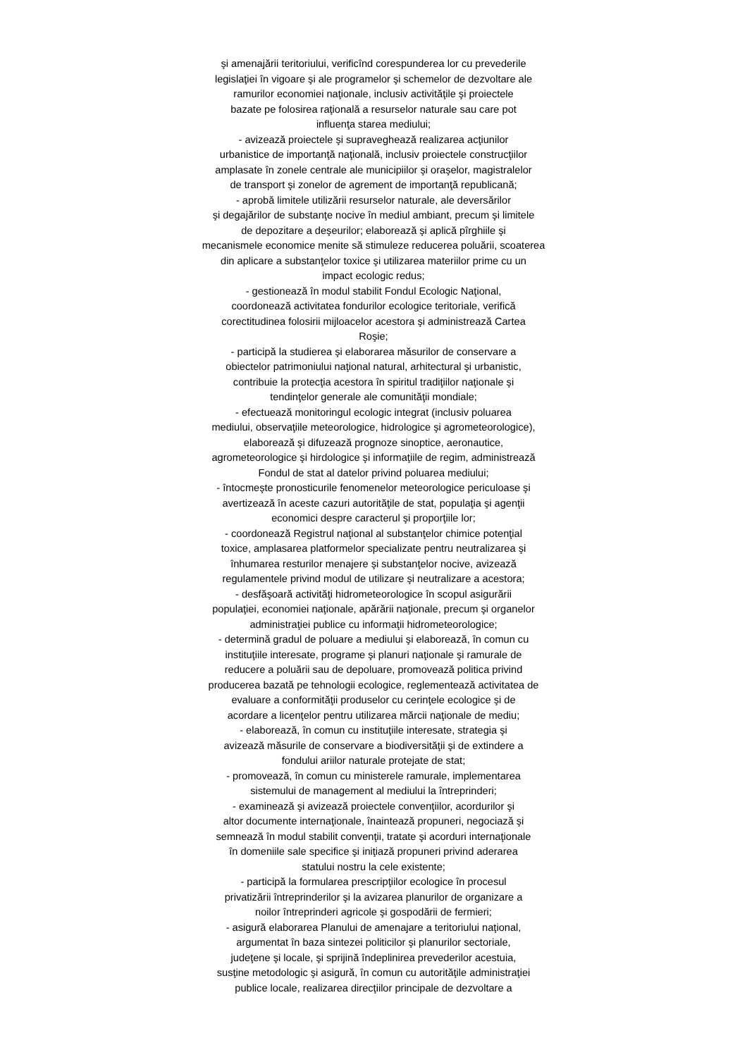şi amenajării teritoriului, verificînd corespunderea lor cu prevederile
legislaţiei în vigoare şi ale programelor şi schemelor de dezvoltare ale
ramurilor economiei naţionale, inclusiv activităţile şi proiectele
bazate pe folosirea raţională a resurselor naturale sau care pot
influenţa starea mediului;
- avizează proiectele şi supraveghează realizarea acţiunilor
urbanistice de importanţă naţională, inclusiv proiectele construcţiilor
amplasate în zonele centrale ale municipiilor şi oraşelor, magistralelor
de transport şi zonelor de agrement de importanţă republicană;
- aprobă limitele utilizării resurselor naturale, ale deversărilor
şi degajărilor de substanţe nocive în mediul ambiant, precum şi limitele
de depozitare a deşeurilor; elaborează şi aplică pîrghiile şi
mecanismele economice menite să stimuleze reducerea poluării, scoaterea
din aplicare a substanţelor toxice şi utilizarea materiilor prime cu un
impact ecologic redus;
- gestionează în modul stabilit Fondul Ecologic Naţional,
coordonează activitatea fondurilor ecologice teritoriale, verifică
corectitudinea folosirii mijloacelor acestora şi administrează Cartea
Roşie;
- participă la studierea şi elaborarea măsurilor de conservare a
obiectelor patrimoniului naţional natural, arhitectural şi urbanistic,
contribuie la protecţia acestora în spiritul tradiţiilor naţionale şi
tendinţelor generale ale comunităţii mondiale;
- efectuează monitoringul ecologic integrat (inclusiv poluarea
mediului, observaţiile meteorologice, hidrologice şi agrometeorologice),
elaborează şi difuzează prognoze sinoptice, aeronautice,
agrometeorologice şi hirdologice şi informaţiile de regim, administrează
Fondul de stat al datelor privind poluarea mediului;
- întocmeşte pronosticurile fenomenelor meteorologice periculoase şi
avertizează în aceste cazuri autorităţile de stat, populaţia şi agenţii
economici despre caracterul şi proporţiile lor;
- coordonează Registrul naţional al substanţelor chimice potenţial
toxice, amplasarea platformelor specializate pentru neutralizarea şi
înhumarea resturilor menajere şi substanţelor nocive, avizează
regulamentele privind modul de utilizare şi neutralizare a acestora;
- desfăşoară activităţi hidrometeorologice în scopul asigurării
populaţiei, economiei naţionale, apărării naţionale, precum şi organelor
administraţiei publice cu informaţii hidrometeorologice;
- determină gradul de poluare a mediului şi elaborează, în comun cu
instituţiile interesate, programe şi planuri naţionale şi ramurale de
reducere a poluării sau de depoluare, promovează politica privind
producerea bazată pe tehnologii ecologice, reglementează activitatea de
evaluare a conformităţii produselor cu cerinţele ecologice şi de
acordare a licenţelor pentru utilizarea mărcii naţionale de mediu;
- elaborează, în comun cu instituţiile interesate, strategia şi
avizează măsurile de conservare a biodiversităţii şi de extindere a
fondului ariilor naturale protejate de stat;
- promovează, în comun cu ministerele ramurale, implementarea
sistemului de management al mediului la întreprinderi;
- examinează şi avizează proiectele convenţiilor, acordurilor şi
altor documente internaţionale, înaintează propuneri, negociază şi
semnează în modul stabilit convenţii, tratate şi acorduri internaţionale
în domeniile sale specifice şi iniţiază propuneri privind aderarea
statului nostru la cele existente;
- participă la formularea prescripţiilor ecologice în procesul
privatizării întreprinderilor şi la avizarea planurilor de organizare a
noilor întreprinderi agricole şi gospodării de fermieri;
- asigură elaborarea Planului de amenajare a teritoriului naţional,
argumentat în baza sintezei politicilor şi planurilor sectoriale,
judeţene şi locale, şi sprijină îndeplinirea prevederilor acestuia,
susţine metodologic şi asigură, în comun cu autorităţile administraţiei
publice locale, realizarea direcţiilor principale de dezvoltare a